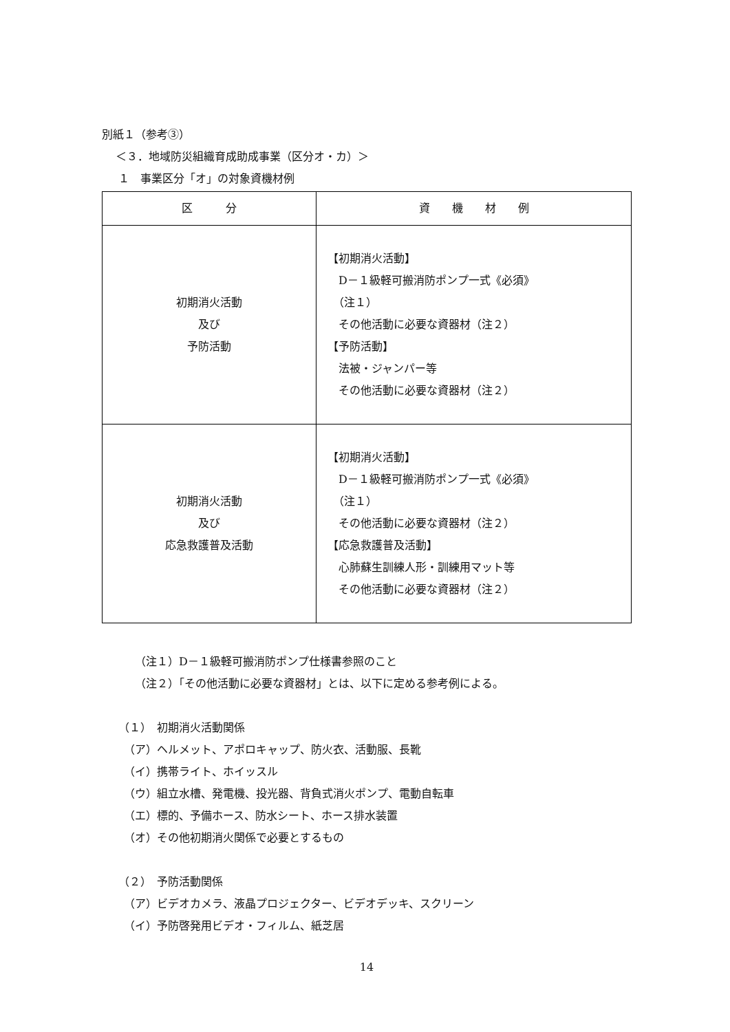別紙１（参考③）
＜３．地域防災組織育成助成事業（区分オ・カ）＞
１　事業区分「オ」の対象資機材例
| 区 分 | 資 機 材 例 |
| --- | --- |
| 初期消火活動 及び 予防活動 | 【初期消火活動】 D－１級軽可搬消防ポンプ一式《必須》 （注１） その他活動に必要な資器材（注２） 【予防活動】 法被・ジャンパー等 その他活動に必要な資器材（注２） |
| 初期消火活動 及び 応急救護普及活動 | 【初期消火活動】 D－１級軽可搬消防ポンプ一式《必須》 （注１） その他活動に必要な資器材（注２） 【応急救護普及活動】 心肺蘇生訓練人形・訓練用マット等 その他活動に必要な資器材（注２） |
（注１）D－１級軽可搬消防ポンプ仕様書参照のこと
（注２）「その他活動に必要な資器材」とは、以下に定める参考例による。
（１）　初期消火活動関係
　（ア）ヘルメット、アポロキャップ、防火衣、活動服、長靴
　（イ）携帯ライト、ホイッスル
　（ウ）組立水槽、発電機、投光器、背負式消火ポンプ、電動自転車
　（エ）標的、予備ホース、防水シート、ホース排水装置
　（オ）その他初期消火関係で必要とするもの
（２）　予防活動関係
　（ア）ビデオカメラ、液晶プロジェクター、ビデオデッキ、スクリーン
　（イ）予防啓発用ビデオ・フィルム、紙芝居
14